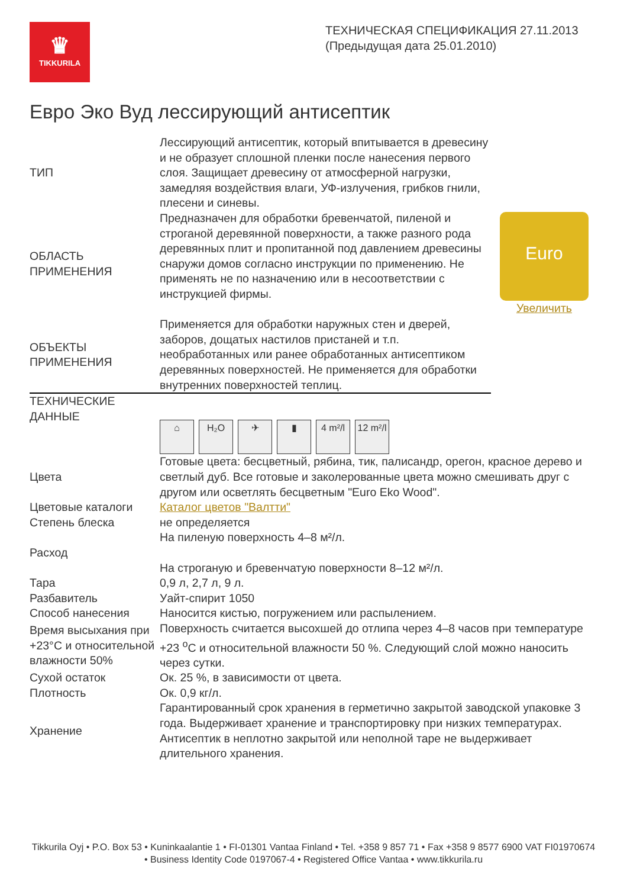♛
TIKKURILA
ТЕХНИЧЕСКАЯ СПЕЦИФИКАЦИЯ 27.11.2013
(Предыдущая дата 25.01.2010)
Евро Эко Вуд лессирующий антисептик
| ТИП | Лессирующий антисептик, который впитывается в древесину и не образует сплошной пленки после нанесения первого слоя. Защищает древесину от атмосферной нагрузки, замедляя воздействия влаги, УФ-излучения, грибков гнили, плесени и синевы. | Euro Увеличить |
| ОБЛАСТЬ ПРИМЕНЕНИЯ | Предназначен для обработки бревенчатой, пиленой и строганой деревянной поверхности, а также разного рода деревянных плит и пропитанной под давлением древесины снаружи домов согласно инструкции по применению. Не применять не по назначению или в несоответствии с инструкцией фирмы. | |
| ОБЪЕКТЫ ПРИМЕНЕНИЯ | Применяется для обработки наружных стен и дверей, заборов, дощатых настилов пристаней и т.п. необработанных или ранее обработанных антисептиком деревянных поверхностей. Не применяется для обработки внутренних поверхностей теплиц. | |
| ТЕХНИЧЕСКИЕ ДАННЫЕ | ⌂ H₂O ✈ ▮ 4 m²/l 12 m²/l | |
| Цвета | Готовые цвета: бесцветный, рябина, тик, палисандр, орегон, красное дерево и светлый дуб. Все готовые и заколерованные цвета можно смешивать друг с другом или осветлять бесцветным "Euro Eko Wood". | |
| Цветовые каталоги | Каталог цветов "Валтти" | |
| Степень блеска | не определяется | |
| Расход | На пиленую поверхность 4–8 м²/л. На строганую и бревенчатую поверхности 8–12 м²/л. | |
| Тара | 0,9 л, 2,7 л, 9 л. | |
| Разбавитель | Уайт-спирит 1050 | |
| Способ нанесения | Наносится кистью, погружением или распылением. | |
| Время высыхания при +23°C и относительной влажности 50% | Поверхность считается высохшей до отлипа через 4–8 часов при температуре +23 <sup>о</sup>С и относительной влажности 50 %. Следующий слой можно наносить через сутки. | |
| Сухой остаток | Ок. 25 %, в зависимости от цвета. | |
| Плотность | Ок. 0,9 кг/л. | |
| Хранение | Гарантированный срок хранения в герметично закрытой заводской упаковке 3 года. Выдерживает хранение и транспортировку при низких температурах. Антисептик в неплотно закрытой или неполной таре не выдерживает длительного хранения. | |
Tikkurila Oyj • P.O. Box 53 • Kuninkaalantie 1 • FI-01301 Vantaa Finland • Tel. +358 9 857 71 • Fax +358 9 8577 6900 VAT FI01970674 • Business Identity Code 0197067-4 • Registered Office Vantaa • www.tikkurila.ru